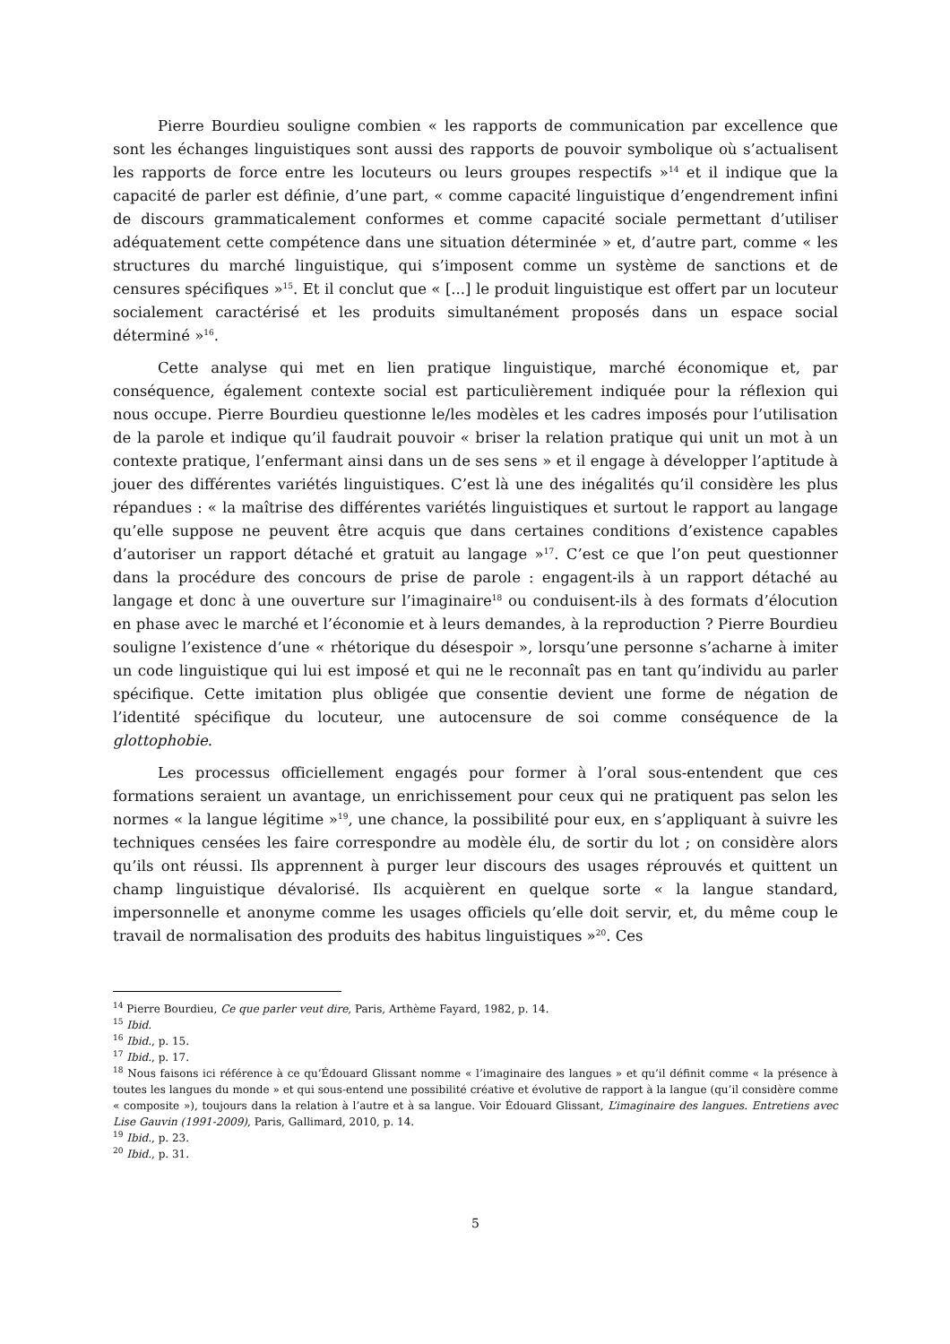Pierre Bourdieu souligne combien « les rapports de communication par excellence que sont les échanges linguistiques sont aussi des rapports de pouvoir symbolique où s’actualisent les rapports de force entre les locuteurs ou leurs groupes respectifs »<sup>14</sup> et il indique que la capacité de parler est définie, d’une part, « comme capacité linguistique d’engendrement infini de discours grammaticalement conformes et comme capacité sociale permettant d’utiliser adéquatement cette compétence dans une situation déterminée » et, d’autre part, comme « les structures du marché linguistique, qui s’imposent comme un système de sanctions et de censures spécifiques »<sup>15</sup>. Et il conclut que « [...] le produit linguistique est offert par un locuteur socialement caractérisé et les produits simultanément proposés dans un espace social déterminé »<sup>16</sup>.
Cette analyse qui met en lien pratique linguistique, marché économique et, par conséquence, également contexte social est particulièrement indiquée pour la réflexion qui nous occupe. Pierre Bourdieu questionne le/les modèles et les cadres imposés pour l’utilisation de la parole et indique qu’il faudrait pouvoir « briser la relation pratique qui unit un mot à un contexte pratique, l’enfermant ainsi dans un de ses sens » et il engage à développer l’aptitude à jouer des différentes variétés linguistiques. C’est là une des inégalités qu’il considère les plus répandues : « la maîtrise des différentes variétés linguistiques et surtout le rapport au langage qu’elle suppose ne peuvent être acquis que dans certaines conditions d’existence capables d’autoriser un rapport détaché et gratuit au langage »<sup>17</sup>. C’est ce que l’on peut questionner dans la procédure des concours de prise de parole : engagent-ils à un rapport détaché au langage et donc à une ouverture sur l’imaginaire<sup>18</sup> ou conduisent-ils à des formats d’élocution en phase avec le marché et l’économie et à leurs demandes, à la reproduction ? Pierre Bourdieu souligne l’existence d’une « rhétorique du désespoir », lorsqu’une personne s’acharne à imiter un code linguistique qui lui est imposé et qui ne le reconnaît pas en tant qu’individu au parler spécifique. Cette imitation plus obligée que consentie devient une forme de négation de l’identité spécifique du locuteur, une autocensure de soi comme conséquence de la glottophobie.
Les processus officiellement engagés pour former à l’oral sous-entendent que ces formations seraient un avantage, un enrichissement pour ceux qui ne pratiquent pas selon les normes « la langue légitime »<sup>19</sup>, une chance, la possibilité pour eux, en s’appliquant à suivre les techniques censées les faire correspondre au modèle élu, de sortir du lot ; on considère alors qu’ils ont réussi. Ils apprennent à purger leur discours des usages réprouvés et quittent un champ linguistique dévalorisé. Ils acquièrent en quelque sorte « la langue standard, impersonnelle et anonyme comme les usages officiels qu’elle doit servir, et, du même coup le travail de normalisation des produits des habitus linguistiques »<sup>20</sup>. Ces
<sup>14</sup> Pierre Bourdieu, Ce que parler veut dire, Paris, Arthème Fayard, 1982, p. 14.
<sup>15</sup> Ibid.
<sup>16</sup> Ibid., p. 15.
<sup>17</sup> Ibid., p. 17.
<sup>18</sup> Nous faisons ici référence à ce qu’Édouard Glissant nomme « l’imaginaire des langues » et qu’il définit comme « la présence à toutes les langues du monde » et qui sous-entend une possibilité créative et évolutive de rapport à la langue (qu’il considère comme « composite »), toujours dans la relation à l’autre et à sa langue. Voir Édouard Glissant, L’imaginaire des langues. Entretiens avec Lise Gauvin (1991-2009), Paris, Gallimard, 2010, p. 14.
<sup>19</sup> Ibid., p. 23.
<sup>20</sup> Ibid., p. 31.
5